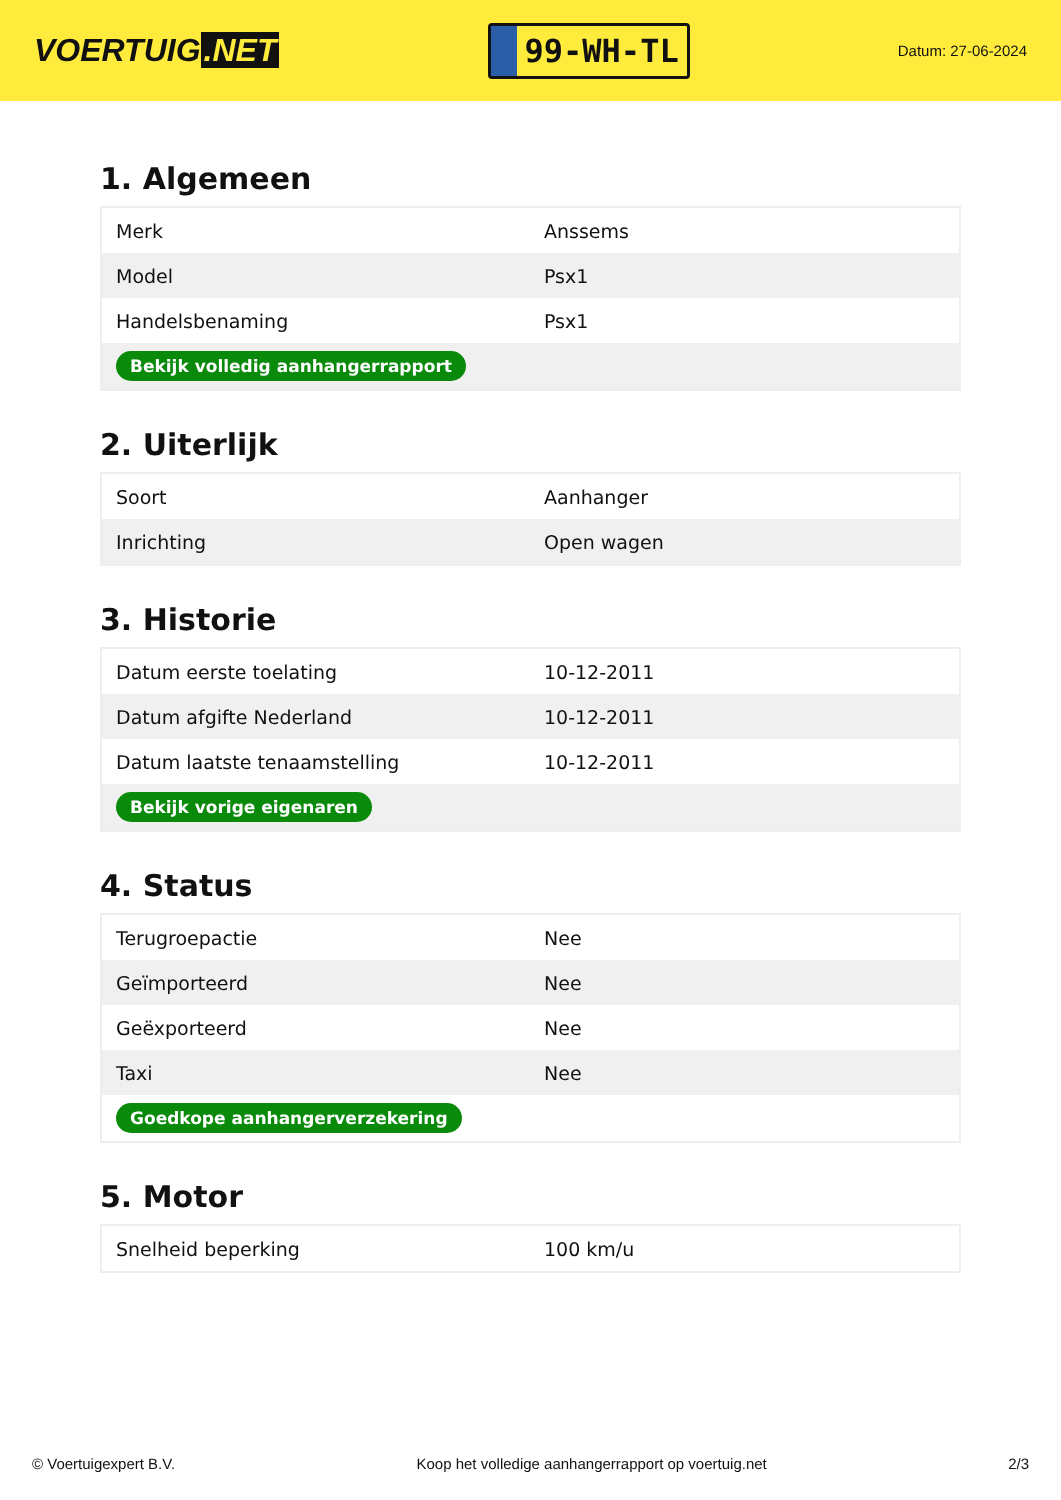VOERTUIG.NET
99-WH-TL
Datum: 27-06-2024
1. Algemeen
| Merk | Anssems |
| Model | Psx1 |
| Handelsbenaming | Psx1 |
| Bekijk volledig aanhangerrapport | |
2. Uiterlijk
| Soort | Aanhanger |
| Inrichting | Open wagen |
3. Historie
| Datum eerste toelating | 10-12-2011 |
| Datum afgifte Nederland | 10-12-2011 |
| Datum laatste tenaamstelling | 10-12-2011 |
| Bekijk vorige eigenaren | |
4. Status
| Terugroepactie | Nee |
| Geïmporteerd | Nee |
| Geëxporteerd | Nee |
| Taxi | Nee |
| Goedkope aanhangerverzekering | |
5. Motor
| Snelheid beperking | 100 km/u |
© Voertuigexpert B.V. Koop het volledige aanhangerrapport op voertuig.net 2/3